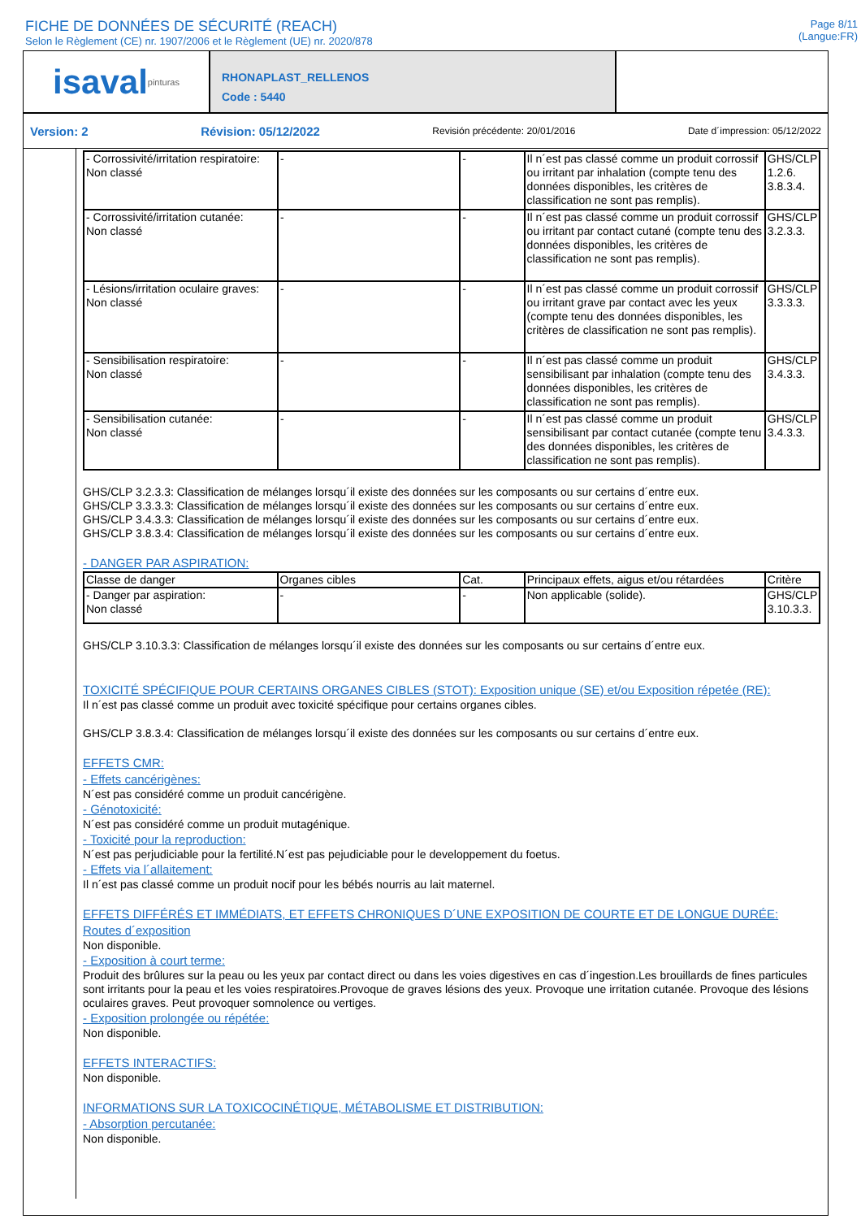FICHE DE DONNÉES DE SÉCURITÉ (REACH)
Selon le Règlement (CE) nr. 1907/2006 et le Règlement (UE) nr. 2020/878
Page 8/11
(Langue:FR)
isaval pinturas
RHONAPLAST_RELLENOS
Code : 5440
Version: 2 Révision: 05/12/2022 Revisión précédente: 20/01/2016 Date d´impression: 05/12/2022
| - Corrossivité/irritation respiratoire: Non classé | - | - | Il n´est pas classé comme un produit corrossif ou irritant par inhalation (compte tenu des données disponibles, les critères de classification ne sont pas remplis). | GHS/CLP 1.2.6. 3.8.3.4. |
| - Corrossivité/irritation cutanée: Non classé | - | - | Il n´est pas classé comme un produit corrossif ou irritant par contact cutané (compte tenu des données disponibles, les critères de classification ne sont pas remplis). | GHS/CLP 3.2.3.3. |
| - Lésions/irritation oculaire graves: Non classé | - | - | Il n´est pas classé comme un produit corrossif ou irritant grave par contact avec les yeux (compte tenu des données disponibles, les critères de classification ne sont pas remplis). | GHS/CLP 3.3.3.3. |
| - Sensibilisation respiratoire: Non classé | - | - | Il n´est pas classé comme un produit sensibilisant par inhalation (compte tenu des données disponibles, les critères de classification ne sont pas remplis). | GHS/CLP 3.4.3.3. |
| - Sensibilisation cutanée: Non classé | - | - | Il n´est pas classé comme un produit sensibilisant par contact cutanée (compte tenu des données disponibles, les critères de classification ne sont pas remplis). | GHS/CLP 3.4.3.3. |
GHS/CLP 3.2.3.3: Classification de mélanges lorsqu´il existe des données sur les composants ou sur certains d´entre eux.
GHS/CLP 3.3.3.3: Classification de mélanges lorsqu´il existe des données sur les composants ou sur certains d´entre eux.
GHS/CLP 3.4.3.3: Classification de mélanges lorsqu´il existe des données sur les composants ou sur certains d´entre eux.
GHS/CLP 3.8.3.4: Classification de mélanges lorsqu´il existe des données sur les composants ou sur certains d´entre eux.
- DANGER PAR ASPIRATION:
| Classe de danger | Organes cibles | Cat. | Principaux effets, aigus et/ou rétardées | Critère |
| - Danger par aspiration: Non classé | - | - | Non applicable (solide). | GHS/CLP 3.10.3.3. |
GHS/CLP 3.10.3.3: Classification de mélanges lorsqu´il existe des données sur les composants ou sur certains d´entre eux.
TOXICITÉ SPÉCIFIQUE POUR CERTAINS ORGANES CIBLES (STOT): Exposition unique (SE) et/ou Exposition répetée (RE):
Il n´est pas classé comme un produit avec toxicité spécifique pour certains organes cibles.
GHS/CLP 3.8.3.4: Classification de mélanges lorsqu´il existe des données sur les composants ou sur certains d´entre eux.
EFFETS CMR:
- Effets cancérigènes:
N´est pas considéré comme un produit cancérigène.
- Génotoxicité:
N´est pas considéré comme un produit mutagénique.
- Toxicité pour la reproduction:
N´est pas perjudiciable pour la fertilité.N´est pas pejudiciable pour le developpement du foetus.
- Effets via l´allaitement:
Il n´est pas classé comme un produit nocif pour les bébés nourris au lait maternel.
EFFETS DIFFÉRÉS ET IMMÉDIATS, ET EFFETS CHRONIQUES D´UNE EXPOSITION DE COURTE ET DE LONGUE DURÉE:
Routes d´exposition
Non disponible.
- Exposition à court terme:
Produit des brûlures sur la peau ou les yeux par contact direct ou dans les voies digestives en cas d´ingestion.Les brouillards de fines particules sont irritants pour la peau et les voies respiratoires.Provoque de graves lésions des yeux. Provoque une irritation cutanée. Provoque des lésions oculaires graves. Peut provoquer somnolence ou vertiges.
- Exposition prolongée ou répétée:
Non disponible.
EFFETS INTERACTIFS:
Non disponible.
INFORMATIONS SUR LA TOXICOCINÉTIQUE, MÉTABOLISME ET DISTRIBUTION:
- Absorption percutanée:
Non disponible.